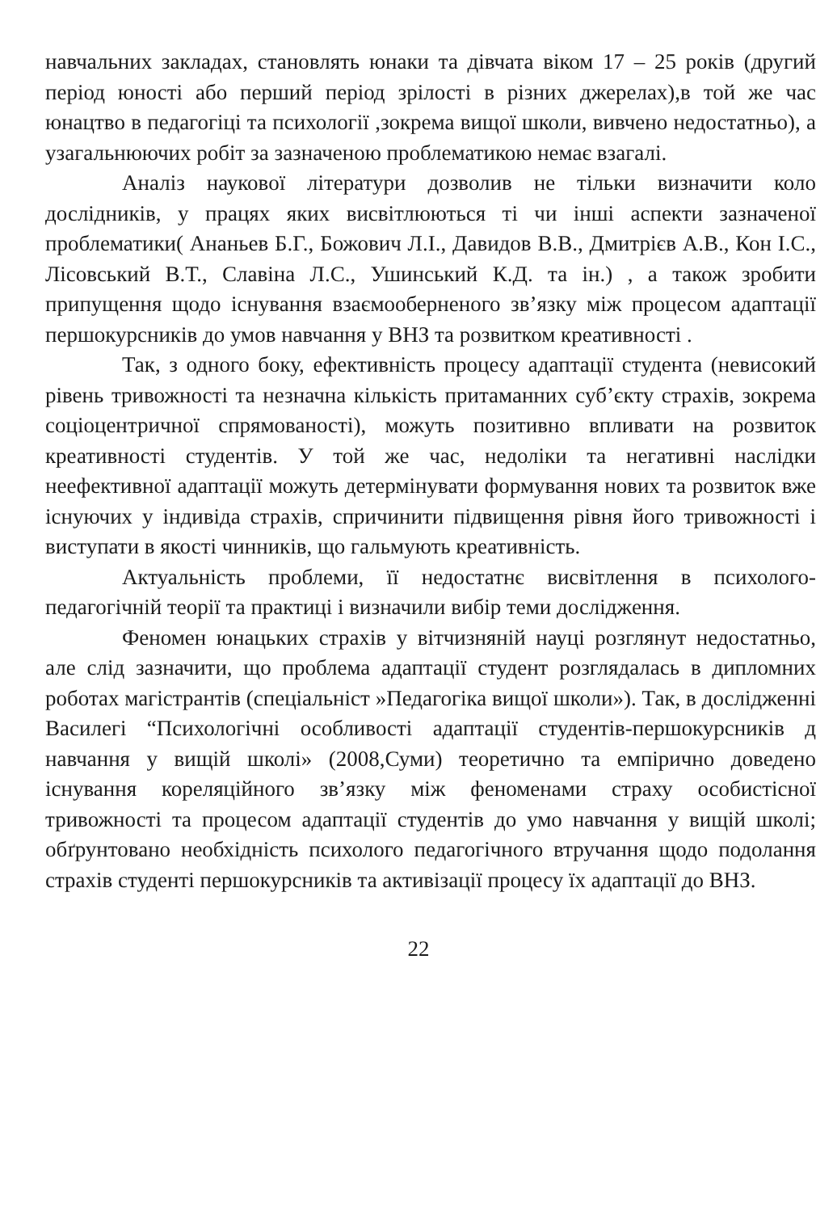навчальних закладах, становлять юнаки та дівчата віком 17 – 25 років (другий період юності або перший період зрілості в різних джерелах),в той же час юнацтво в педагогіці та психології ,зокрема вищої школи, вивчено недостатньо), а узагальнюючих робіт за зазначеною проблематикою немає взагалі.
Аналіз наукової літератури дозволив не тільки визначити коло дослідників, у працях яких висвітлюються ті чи інші аспекти зазначеної проблематики( Ананьев Б.Г., Божович Л.І., Давидов В.В., Дмитрієв А.В., Кон І.С., Лісовський В.Т., Славіна Л.С., Ушинський К.Д. та ін.) , а також зробити припущення щодо існування взаємооберненого зв’язку між процесом адаптації першокурсників до умов навчання у ВНЗ та розвитком креативності .
Так, з одного боку, ефективність процесу адаптації студента (невисокий рівень тривожності та незначна кількість притаманних суб’єкту страхів, зокрема соціоцентричної спрямованості), можуть позитивно впливати на розвиток креативності студентів. У той же час, недоліки та негативні наслідки неефективної адаптації можуть детермінувати формування нових та розвиток вже існуючих у індивіда страхів, спричинити підвищення рівня його тривожності і виступати в якості чинників, що гальмують креативність.
Актуальність проблеми, її недостатнє висвітлення в психолого-педагогічній теорії та практиці і визначили вибір теми дослідження.
Феномен юнацьких страхів у вітчизняній науці розглянут недостатньо, але слід зазначити, що проблема адаптації студент розглядалась в дипломних роботах магістрантів (спеціальніст »Педагогіка вищої школи»). Так, в дослідженні Василегі “Психологічні особливості адаптації студентів-першокурсників д навчання у вищій школі» (2008,Суми) теоретично та емпірично доведено існування кореляційного зв’язку між феноменами страху особистісної тривожності та процесом адаптації студентів до умо навчання у вищій школі; обґрунтовано необхідність психолого педагогічного втручання щодо подолання страхів студенті першокурсників та активізації процесу їх адаптації до ВНЗ.
22